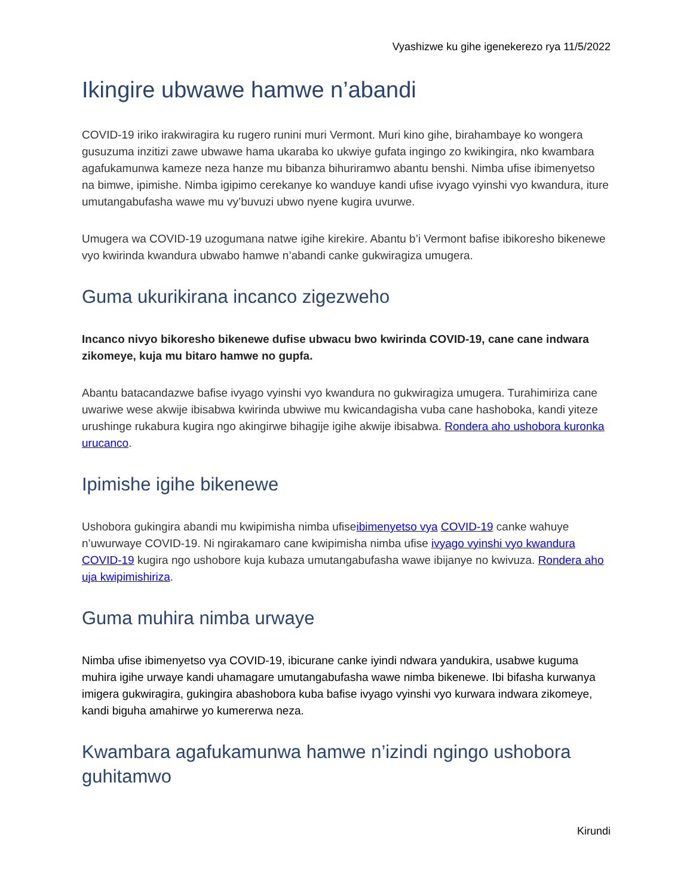Vyashizwe ku gihe igenekerezo rya 11/5/2022
Ikingire ubwawe hamwe n’abandi
COVID-19 iriko irakwiragira ku rugero runini muri Vermont. Muri kino gihe, birahambaye ko wongera gusuzuma inzitizi zawe ubwawe hama ukaraba ko ukwiye gufata ingingo zo kwikingira, nko kwambara agafukamunwa kameze neza hanze mu bibanza bihuriramwo abantu benshi. Nimba ufise ibimenyetso na bimwe, ipimishe. Nimba igipimo cerekanye ko wanduye kandi ufise ivyago vyinshi vyo kwandura, iture umutangabufasha wawe mu vy’buvuzi ubwo nyene kugira uvurwe.
Umugera wa COVID-19 uzogumana natwe igihe kirekire. Abantu b’i Vermont bafise ibikoresho bikenewe vyo kwirinda kwandura ubwabo hamwe n’abandi canke gukwiragiza umugera.
Guma ukurikirana incanco zigezweho
Incanco nivyo bikoresho bikenewe dufise ubwacu bwo kwirinda COVID-19, cane cane indwara zikomeye, kuja mu bitaro hamwe no gupfa.
Abantu batacandazwe bafise ivyago vyinshi vyo kwandura no gukwiragiza umugera. Turahimiriza cane uwariwe wese akwije ibisabwa kwirinda ubwiwe mu kwicandagisha vuba cane hashoboka, kandi yiteze urushinge rukabura kugira ngo akingirwe bihagije igihe akwije ibisabwa. Rondera aho ushobora kuronka urucanco.
Ipimishe igihe bikenewe
Ushobora gukingira abandi mu kwipimisha nimba ufiseibimenyetso vya COVID-19 canke wahuye n’uwurwaye COVID-19. Ni ngirakamaro cane kwipimisha nimba ufise ivyago vyinshi vyo kwandura COVID-19 kugira ngo ushobore kuja kubaza umutangabufasha wawe ibijanye no kwivuza. Rondera aho uja kwipimishiriza.
Guma muhira nimba urwaye
Nimba ufise ibimenyetso vya COVID-19, ibicurane canke iyindi ndwara yandukira, usabwe kuguma muhira igihe urwaye kandi uhamagare umutangabufasha wawe nimba bikenewe. Ibi bifasha kurwanya imigera gukwiragira, gukingira abashobora kuba bafise ivyago vyinshi vyo kurwara indwara zikomeye, kandi biguha amahirwe yo kumererwa neza.
Kwambara agafukamunwa hamwe n’izindi ngingo ushobora guhitamwo
Kirundi